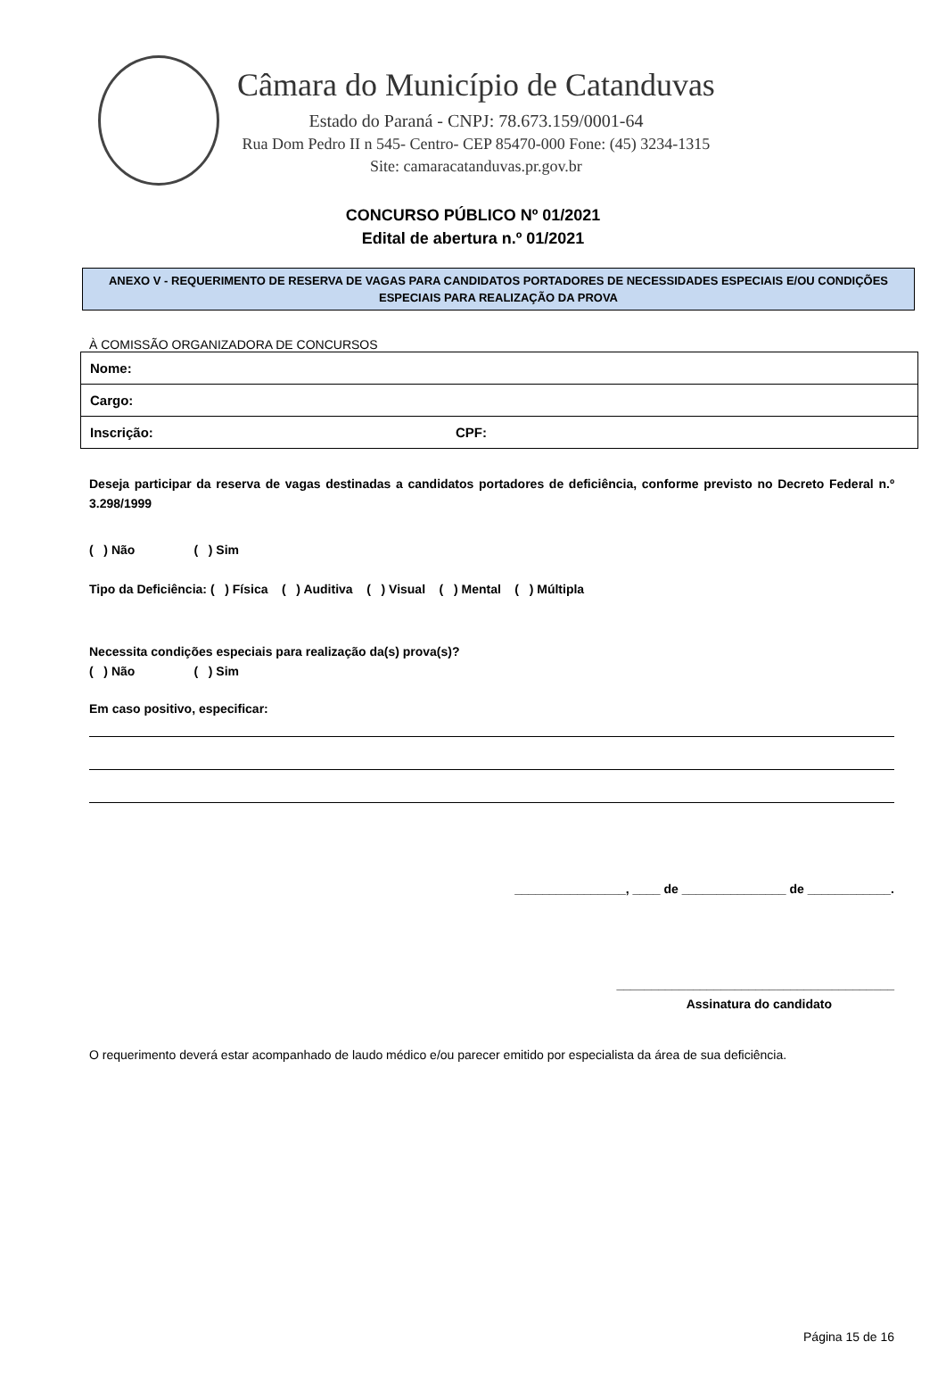Câmara do Município de Catanduvas
Estado do Paraná - CNPJ: 78.673.159/0001-64
Rua Dom Pedro II n 545- Centro- CEP 85470-000 Fone: (45) 3234-1315
Site: camaracatanduvas.pr.gov.br
CONCURSO PÚBLICO Nº 01/2021
Edital de abertura n.º 01/2021
ANEXO V - REQUERIMENTO DE RESERVA DE VAGAS PARA CANDIDATOS PORTADORES DE NECESSIDADES ESPECIAIS E/OU CONDIÇÕES ESPECIAIS PARA REALIZAÇÃO DA PROVA
À COMISSÃO ORGANIZADORA DE CONCURSOS
| Nome: | |
| Cargo: | |
| Inscrição: | CPF: |
Deseja participar da reserva de vagas destinadas a candidatos portadores de deficiência, conforme previsto no Decreto Federal n.º 3.298/1999
( ) Não ( ) Sim
Tipo da Deficiência: ( ) Física ( ) Auditiva ( ) Visual ( ) Mental ( ) Múltipla
Necessita condições especiais para realização da(s) prova(s)?
( ) Não ( ) Sim
Em caso positivo, especificar:
________________, ____ de _______________ de ____________.
________________________________________
Assinatura do candidato
O requerimento deverá estar acompanhado de laudo médico e/ou parecer emitido por especialista da área de sua deficiência.
Página 15 de 16